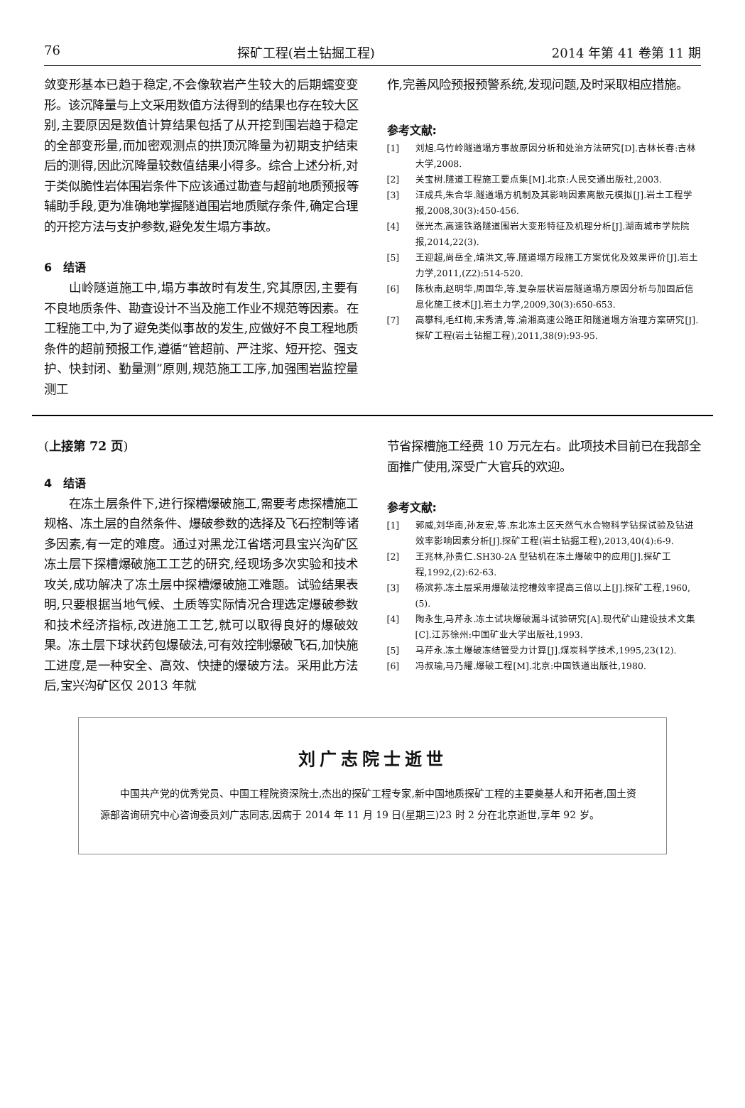76 探矿工程(岩土钻掘工程) 2014 年第 41 卷第 11 期
敛变形基本已趋于稳定,不会像软岩产生较大的后期蠕变变形。该沉降量与上文采用数值方法得到的结果也存在较大区别,主要原因是数值计算结果包括了从开挖到围岩趋于稳定的全部变形量,而加密观测点的拱顶沉降量为初期支护结束后的测得,因此沉降量较数值结果小得多。综合上述分析,对于类似脆性岩体围岩条件下应该通过勘查与超前地质预报等辅助手段,更为准确地掌握隧道围岩地质赋存条件,确定合理的开挖方法与支护参数,避免发生塌方事故。
6　结语
山岭隧道施工中,塌方事故时有发生,究其原因,主要有不良地质条件、勘查设计不当及施工作业不规范等因素。在工程施工中,为了避免类似事故的发生,应做好不良工程地质条件的超前预报工作,遵循“管超前、严注浆、短开挖、强支护、快封闭、勤量测”原则,规范施工工序,加强围岩监控量测工
作,完善风险预报预警系统,发现问题,及时采取相应措施。
参考文献:
[1] 刘旭.乌竹岭隧道塌方事故原因分析和处治方法研究[D].吉林长春:吉林大学,2008.
[2] 关宝树.隧道工程施工要点集[M].北京:人民交通出版社,2003.
[3] 汪成兵,朱合华.隧道塌方机制及其影响因素离散元模拟[J].岩土工程学报,2008,30(3):450-456.
[4] 张光杰.高速铁路隧道围岩大变形特征及机理分析[J].湖南城市学院院报,2014,22(3).
[5] 王迎超,尚岳全,靖洪文,等.隧道塌方段施工方案优化及效果评价[J].岩土力学,2011,(Z2):514-520.
[6] 陈秋南,赵明华,周国华,等.复杂层状岩层隧道塌方原因分析与加固后信息化施工技术[J].岩土力学,2009,30(3):650-653.
[7] 高攀科,毛红梅,宋秀清,等.渝湘高速公路正阳隧道塌方治理方案研究[J].探矿工程(岩土钻掘工程),2011,38(9):93-95.
(上接第 72 页)
4　结语
在冻土层条件下,进行探槽爆破施工,需要考虑探槽施工规格、冻土层的自然条件、爆破参数的选择及飞石控制等诸多因素,有一定的难度。通过对黑龙江省塔河县宝兴沟矿区冻土层下探槽爆破施工工艺的研究,经现场多次实验和技术攻关,成功解决了冻土层中探槽爆破施工难题。试验结果表明,只要根据当地气候、土质等实际情况合理选定爆破参数和技术经济指标,改进施工工艺,就可以取得良好的爆破效果。冻土层下球状药包爆破法,可有效控制爆破飞石,加快施工进度,是一种安全、高效、快捷的爆破方法。采用此方法后,宝兴沟矿区仅 2013 年就
节省探槽施工经费 10 万元左右。此项技术目前已在我部全面推广使用,深受广大官兵的欢迎。
参考文献:
[1] 郭威,刘华南,孙友宏,等.东北冻土区天然气水合物科学钻探试验及钻进效率影响因素分析[J].探矿工程(岩土钻掘工程),2013,40(4):6-9.
[2] 王兆林,孙贵仁.SH30-2A 型钻机在冻土爆破中的应用[J].探矿工程,1992,(2):62-63.
[3] 杨滨荪.冻土层采用爆破法挖槽效率提高三倍以上[J].探矿工程,1960,(5).
[4] 陶永生,马芹永.冻土试块爆破漏斗试验研究[A].现代矿山建设技术文集[C].江苏徐州:中国矿业大学出版社,1993.
[5] 马芹永.冻土爆破冻结管受力计算[J].煤炭科学技术,1995,23(12).
[6] 冯叔瑜,马乃耀.爆破工程[M].北京:中国铁道出版社,1980.
刘广志院士逝世
中国共产党的优秀党员、中国工程院资深院士,杰出的探矿工程专家,新中国地质探矿工程的主要奠基人和开拓者,国土资源部咨询研究中心咨询委员刘广志同志,因病于 2014 年 11 月 19 日(星期三)23 时 2 分在北京逝世,享年 92 岁。